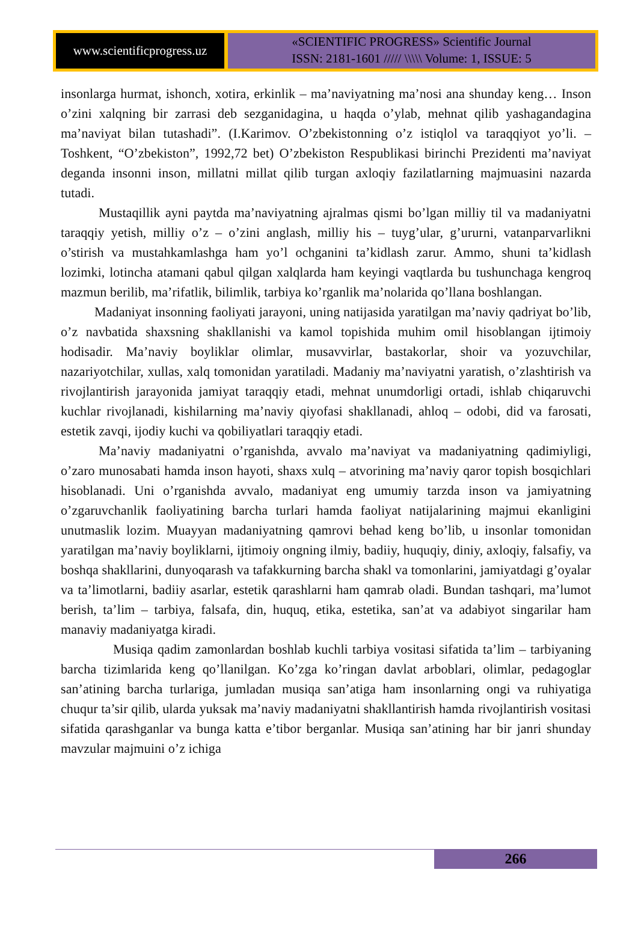www.scientificprogress.uz
«SCIENTIFIC PROGRESS» Scientific Journal
ISSN: 2181-1601 ///// \\\\\ Volume: 1, ISSUE: 5
insonlarga hurmat, ishonch, xotira, erkinlik – ma’naviyatning ma’nosi ana shunday keng… Inson o’zini xalqning bir zarrasi deb sezganidagina, u haqda o’ylab, mehnat qilib yashagandagina ma’naviyat bilan tutashadi”. (I.Karimov. O’zbekistonning o’z istiqlol va taraqqiyot yo’li. – Toshkent, “O’zbekiston”, 1992,72 bet) O’zbekiston Respublikasi birinchi Prezidenti ma’naviyat deganda insonni inson, millatni millat qilib turgan axloqiy fazilatlarning majmuasini nazarda tutadi.
Mustaqillik ayni paytda ma’naviyatning ajralmas qismi bo’lgan milliy til va madaniyatni taraqqiy yetish, milliy o’z – o’zini anglash, milliy his – tuyg’ular, g’ururni, vatanparvarlikni o’stirish va mustahkamlashga ham yo’l ochganini ta’kidlash zarur. Ammo, shuni ta’kidlash lozimki, lotincha atamani qabul qilgan xalqlarda ham keyingi vaqtlarda bu tushunchaga kengroq mazmun berilib, ma’rifatlik, bilimlik, tarbiya ko’rganlik ma’nolarida qo’llana boshlangan.
Madaniyat insonning faoliyati jarayoni, uning natijasida yaratilgan ma’naviy qadriyat bo’lib, o’z navbatida shaxsning shakllanishi va kamol topishida muhim omil hisoblangan ijtimoiy hodisadir. Ma’naviy boyliklar olimlar, musavvirlar, bastakorlar, shoir va yozuvchilar, nazariyotchilar, xullas, xalq tomonidan yaratiladi. Madaniy ma’naviyatni yaratish, o’zlashtirish va rivojlantirish jarayonida jamiyat taraqqiy etadi, mehnat unumdorligi ortadi, ishlab chiqaruvchi kuchlar rivojlanadi, kishilarning ma’naviy qiyofasi shakllanadi, ahloq – odobi, did va farosati, estetik zavqi, ijodiy kuchi va qobiliyatlari taraqqiy etadi.
Ma’naviy madaniyatni o’rganishda, avvalo ma’naviyat va madaniyatning qadimiyligi, o’zaro munosabati hamda inson hayoti, shaxs xulq – atvorining ma’naviy qaror topish bosqichlari hisoblanadi. Uni o’rganishda avvalo, madaniyat eng umumiy tarzda inson va jamiyatning o’zgaruvchanlik faoliyatining barcha turlari hamda faoliyat natijalarining majmui ekanligini unutmaslik lozim. Muayyan madaniyatning qamrovi behad keng bo’lib, u insonlar tomonidan yaratilgan ma’naviy boyliklarni, ijtimoiy ongning ilmiy, badiiy, huquqiy, diniy, axloqiy, falsafiy, va boshqa shakllarini, dunyoqarash va tafakkurning barcha shakl va tomonlarini, jamiyatdagi g’oyalar va ta’limotlarni, badiiy asarlar, estetik qarashlarni ham qamrab oladi. Bundan tashqari, ma’lumot berish, ta’lim – tarbiya, falsafa, din, huquq, etika, estetika, san’at va adabiyot singarilar ham manaviy madaniyatga kiradi.
Musiqa qadim zamonlardan boshlab kuchli tarbiya vositasi sifatida ta’lim – tarbiyaning barcha tizimlarida keng qo’llanilgan. Ko’zga ko’ringan davlat arboblari, olimlar, pedagoglar san’atining barcha turlariga, jumladan musiqa san’atiga ham insonlarning ongi va ruhiyatiga chuqur ta’sir qilib, ularda yuksak ma’naviy madaniyatni shakllantirish hamda rivojlantirish vositasi sifatida qarashganlar va bunga katta e’tibor berganlar. Musiqa san’atining har bir janri shunday mavzular majmuini o’z ichiga
266